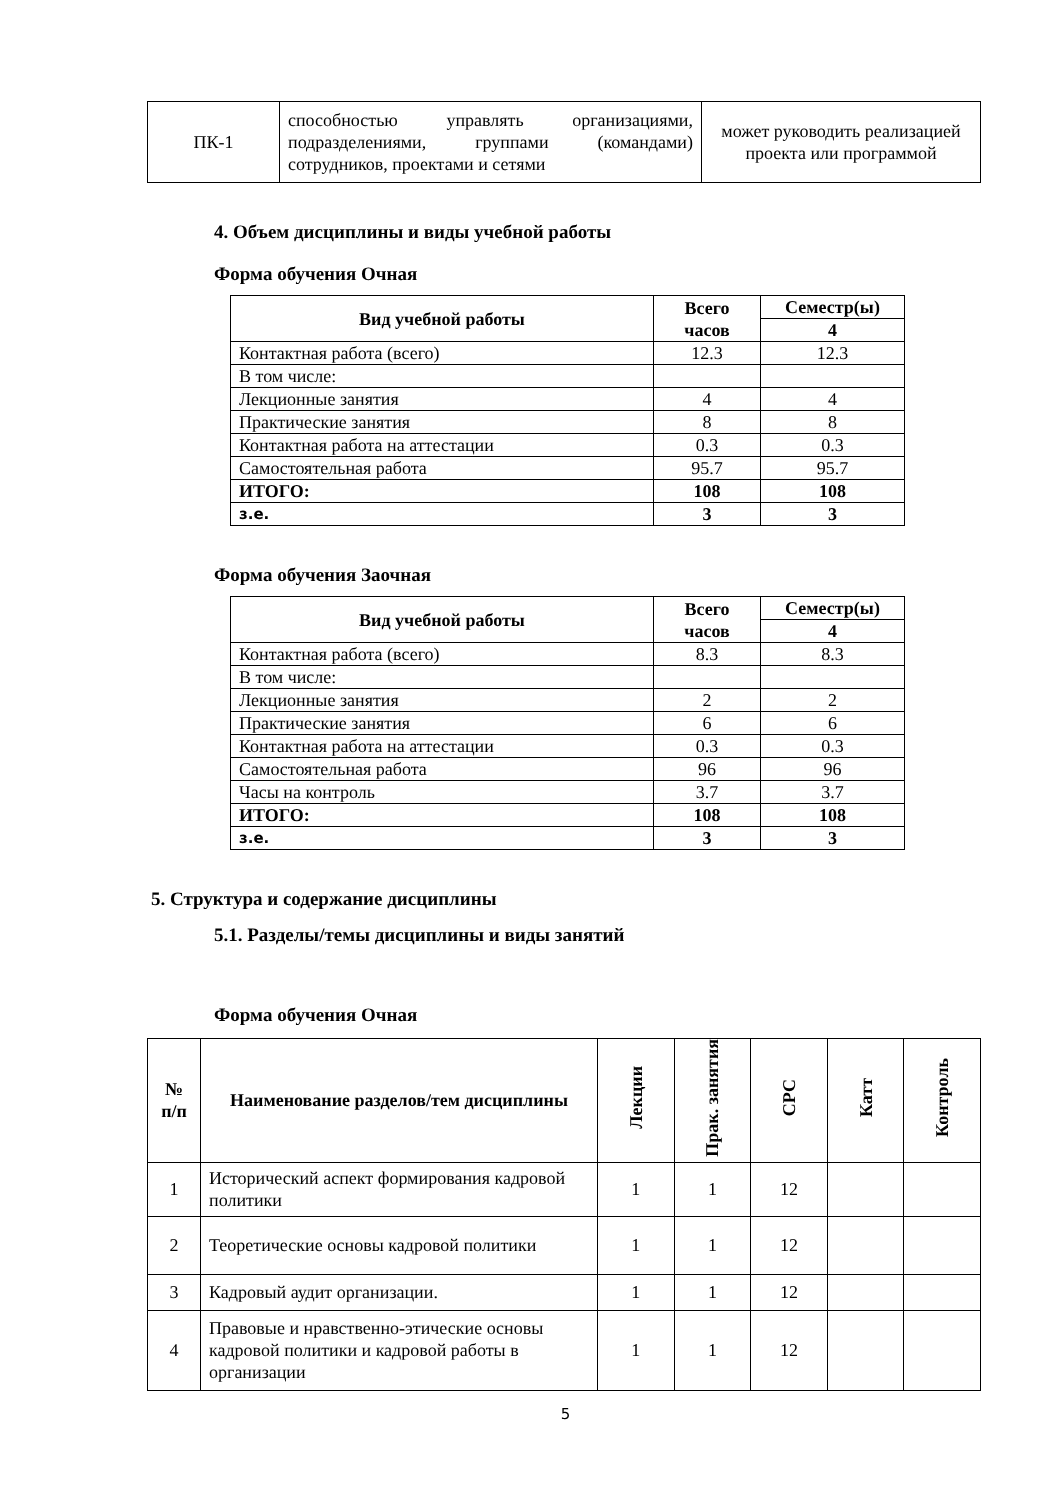| ПК-1 | способностью управлять организациями, подразделениями, группами (командами) сотрудников, проектами и сетями | может руководить реализацией проекта или программой |
4. Объем дисциплины и виды учебной работы
Форма обучения Очная
| Вид учебной работы | Всего часов | Семестр(ы) |
| --- | --- | --- |
| | | 4 |
| Контактная работа (всего) | 12.3 | 12.3 |
| В том числе: | | |
| Лекционные занятия | 4 | 4 |
| Практические занятия | 8 | 8 |
| Контактная работа на аттестации | 0.3 | 0.3 |
| Самостоятельная работа | 95.7 | 95.7 |
| ИТОГО: | 108 | 108 |
| з.е. | 3 | 3 |
Форма обучения Заочная
| Вид учебной работы | Всего часов | Семестр(ы) |
| --- | --- | --- |
| | | 4 |
| Контактная работа (всего) | 8.3 | 8.3 |
| В том числе: | | |
| Лекционные занятия | 2 | 2 |
| Практические занятия | 6 | 6 |
| Контактная работа на аттестации | 0.3 | 0.3 |
| Самостоятельная работа | 96 | 96 |
| Часы на контроль | 3.7 | 3.7 |
| ИТОГО: | 108 | 108 |
| з.е. | 3 | 3 |
5. Структура и содержание дисциплины
5.1. Разделы/темы дисциплины и виды занятий
Форма обучения Очная
| № п/п | Наименование разделов/тем дисциплины | Лекции | Прак. занятия | СРС | Катт | Контроль |
| --- | --- | --- | --- | --- | --- | --- |
| 1 | Исторический аспект формирования кадровой политики | 1 | 1 | 12 | | |
| 2 | Теоретические основы кадровой политики | 1 | 1 | 12 | | |
| 3 | Кадровый аудит организации. | 1 | 1 | 12 | | |
| 4 | Правовые и нравственно-этические основы кадровой политики и кадровой работы в организации | 1 | 1 | 12 | | |
5